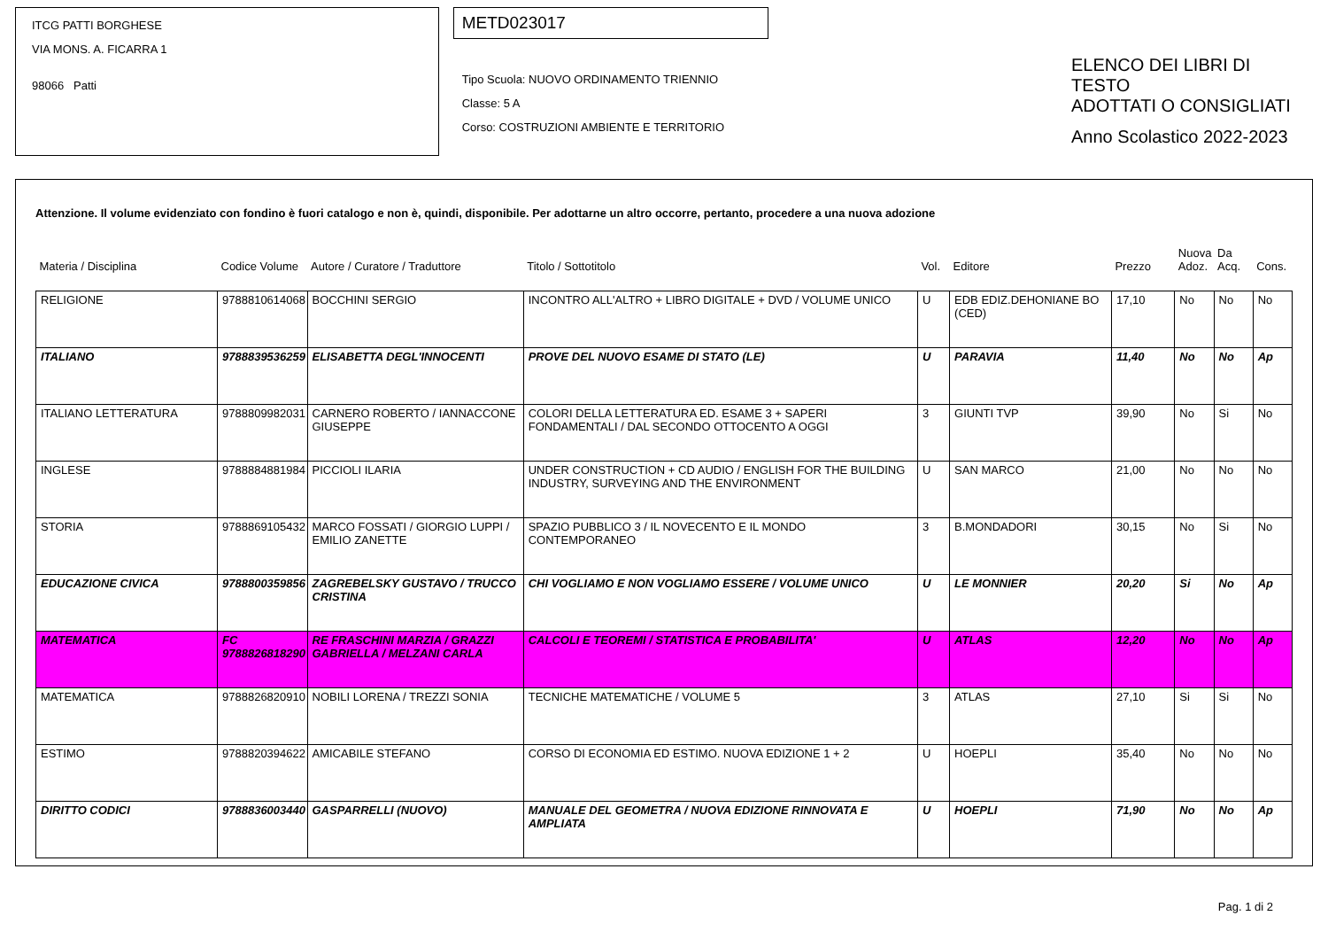ITCG PATTI BORGHESE
VIA MONS. A. FICARRA 1
98066 Patti
METD023017
Tipo Scuola: NUOVO ORDINAMENTO TRIENNIO
Classe: 5 A
Corso: COSTRUZIONI AMBIENTE E TERRITORIO
ELENCO DEI LIBRI DI TESTO
ADOTTATI O CONSIGLIATI
Anno Scolastico 2022-2023
Attenzione. Il volume evidenziato con fondino è fuori catalogo e non è, quindi, disponibile. Per adottarne un altro occorre, pertanto, procedere a una nuova adozione
| Materia / Disciplina | Codice Volume | Autore / Curatore / Traduttore | Titolo / Sottotitolo | Vol. | Editore | Prezzo | Nuova Adoz. | Da Acq. | Cons. |
| --- | --- | --- | --- | --- | --- | --- | --- | --- | --- |
| RELIGIONE | 9788810614068 | BOCCHINI SERGIO | INCONTRO ALL'ALTRO + LIBRO DIGITALE + DVD / VOLUME UNICO | U | EDB EDIZ.DEHONIANE BO (CED) | 17,10 | No | No | No |
| ITALIANO | 9788839536259 | ELISABETTA DEGL'INNOCENTI | PROVE DEL NUOVO ESAME DI STATO (LE) | U | PARAVIA | 11,40 | No | No | Ap |
| ITALIANO LETTERATURA | 9788809982031 | CARNERO ROBERTO / IANNACCONE GIUSEPPE | COLORI DELLA LETTERATURA ED. ESAME 3 + SAPERI FONDAMENTALI / DAL SECONDO OTTOCENTO A OGGI | 3 | GIUNTI TVP | 39,90 | No | Si | No |
| INGLESE | 9788884881984 | PICCIOLI ILARIA | UNDER CONSTRUCTION + CD AUDIO / ENGLISH FOR THE BUILDING INDUSTRY, SURVEYING AND THE ENVIRONMENT | U | SAN MARCO | 21,00 | No | No | No |
| STORIA | 9788869105432 | MARCO FOSSATI / GIORGIO LUPPI / EMILIO ZANETTE | SPAZIO PUBBLICO 3 / IL NOVECENTO E IL MONDO CONTEMPORANEO | 3 | B.MONDADORI | 30,15 | No | Si | No |
| EDUCAZIONE CIVICA | 9788800359856 | ZAGREBELSKY GUSTAVO / TRUCCO CRISTINA | CHI VOGLIAMO E NON VOGLIAMO ESSERE / VOLUME UNICO | U | LE MONNIER | 20,20 | Si | No | Ap |
| MATEMATICA | FC 9788826818290 | RE FRASCHINI MARZIA / GRAZZI GABRIELLA / MELZANI CARLA | CALCOLI E TEOREMI / STATISTICA E PROBABILITA' | U | ATLAS | 12,20 | No | No | Ap |
| MATEMATICA | 9788826820910 | NOBILI LORENA / TREZZI SONIA | TECNICHE MATEMATICHE / VOLUME 5 | 3 | ATLAS | 27,10 | Si | Si | No |
| ESTIMO | 9788820394622 | AMICABILE STEFANO | CORSO DI ECONOMIA ED ESTIMO. NUOVA EDIZIONE 1 + 2 | U | HOEPLI | 35,40 | No | No | No |
| DIRITTO CODICI | 9788836003440 | GASPARRELLI (NUOVO) | MANUALE DEL GEOMETRA / NUOVA EDIZIONE RINNOVATA E AMPLIATA | U | HOEPLI | 71,90 | No | No | Ap |
Pag. 1 di 2